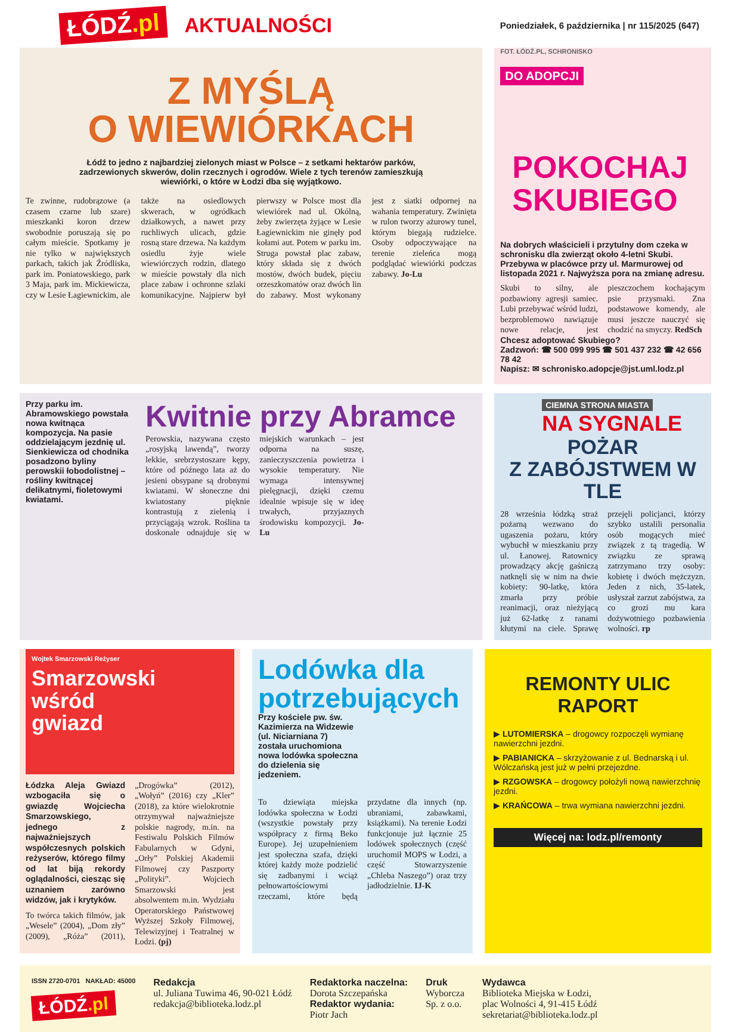ŁÓDŹ.pl
AKTUALNOŚCI
Poniedziałek, 6 października | nr 115/2025 (647)
Z MYŚLĄ
O WIEWIÓRKACH
Łódź to jedno z najbardziej zielonych miast w Polsce – z setkami hektarów parków, zadrzewionych skwerów, dolin rzecznych i ogrodów. Wiele z tych terenów zamieszkują wiewiórki, o które w Łodzi dba się wyjątkowo.
Te zwinne, rudobrązowe (a czasem czarne lub szare) mieszkanki koron drzew swobodnie poruszają się po całym mieście. Spotkamy je nie tylko w największych parkach, takich jak Źródliska, park im. Poniatowskiego, park 3 Maja, park im. Mickiewicza, czy w Lesie Łagiewnickim, ale także na osiedlowych skwerach, w ogródkach działkowych, a nawet przy ruchliwych ulicach, gdzie rosną stare drzewa. Na każdym osiedlu żyje wiele wiewiórczych rodzin, dlatego w mieście powstały dla nich place zabaw i ochronne szlaki komunikacyjne. Najpierw był pierwszy w Polsce most dla wiewiórek nad ul. Okólną, żeby zwierzęta żyjące w Lesie Łagiewnickim nie ginęły pod kołami aut. Potem w parku im. Struga powstał plac zabaw, który składa się z dwóch mostów, dwóch budek, pięciu orzeszkomatów oraz dwóch lin do zabawy. Most wykonany jest z siatki odpornej na wahania temperatury. Zwinięta w rulon tworzy ażurowy tunel, którym biegają rudzielce. Osoby odpoczywające na terenie zieleńca mogą podglądać wiewiórki podczas zabawy. Jo-Lu
FOT. ŁÓDŹ.PL, SCHRONISKO
DO ADOPCJI
POKOCHAJ
SKUBIEGO
Na dobrych właścicieli i przytulny dom czeka w schronisku dla zwierząt około 4-letni Skubi. Przebywa w placówce przy ul. Marmurowej od listopada 2021 r. Najwyższa pora na zmianę adresu.
Skubi to silny, ale pozbawiony agresji samiec. Lubi przebywać wśród ludzi, bezproblemowo nawiązuje nowe relacje, jest pieszczochem kochającym psie przysmaki. Zna podstawowe komendy, ale musi jeszcze nauczyć się chodzić na smyczy. RedSch
Chcesz adoptować Skubiego?
Zadzwoń: ☎ 500 099 995 ☎ 501 437 232 ☎ 42 656 78 42
Napisz: ✉ schronisko.adopcje@jst.uml.lodz.pl
Przy parku im. Abramowskiego powstała nowa kwitnąca kompozycja. Na pasie oddzielającym jezdnię ul. Sienkiewicza od chodnika posadzono byliny perowskii łobodolistnej – rośliny kwitnącej delikatnymi, fioletowymi kwiatami.
Kwitnie przy Abramce
Perowskia, nazywana często „rosyjską lawendą”, tworzy lekkie, srebrzystoszare kępy, które od późnego lata aż do jesieni obsypane są drobnymi kwiatami. W słoneczne dni kwiatostany pięknie kontrastują z zielenią i przyciągają wzrok. Roślina ta doskonale odnajduje się w miejskich warunkach – jest odporna na suszę, zanieczyszczenia powietrza i wysokie temperatury. Nie wymaga intensywnej pielęgnacji, dzięki czemu idealnie wpisuje się w ideę trwałych, przyjaznych środowisku kompozycji. Jo-Lu
CIEMNA STRONA MIASTA
NA SYGNALE
POŻAR
Z ZABÓJSTWEM W TLE
28 września łódzką straż pożarną wezwano do ugaszenia pożaru, który wybuchł w mieszkaniu przy ul. Łanowej. Ratownicy prowadzący akcję gaśniczą natknęli się w nim na dwie kobiety: 90-latkę, która zmarła przy próbie reanimacji, oraz nieżyjącą już 62-latkę z ranami kłutymi na ciele. Sprawę przejęli policjanci, którzy szybko ustalili personalia osób mogących mieć związek z tą tragedią. W związku ze sprawą zatrzymano trzy osoby: kobietę i dwóch mężczyzn. Jeden z nich, 35-latek, usłyszał zarzut zabójstwa, za co grozi mu kara dożywotniego pozbawienia wolności. rp
Wojtek Smarzowski Reżyser
Smarzowski
wśród
gwiazd
Łódzka Aleja Gwiazd wzbogaciła się o gwiazdę Wojciecha Smarzowskiego, jednego z najważniejszych współczesnych polskich reżyserów, którego filmy od lat biją rekordy oglądalności, ciesząc się uznaniem zarówno widzów, jak i krytyków.
To twórca takich filmów, jak „Wesele” (2004), „Dom zły” (2009), „Róża” (2011), „Drogówka” (2012), „Wołyń” (2016) czy „Kler” (2018), za które wielokrotnie otrzymywał najważniejsze polskie nagrody, m.in. na Festiwalu Polskich Filmów Fabularnych w Gdyni, „Orły” Polskiej Akademii Filmowej czy Paszporty „Polityki”. Wojciech Smarzowski jest absolwentem m.in. Wydziału Operatorskiego Państwowej Wyższej Szkoły Filmowej, Telewizyjnej i Teatralnej w Łodzi. (pj)
Lodówka dla potrzebujących
Przy kościele pw. św. Kazimierza na Widzewie (ul. Niciarniana 7) została uruchomiona nowa lodówka społeczna do dzielenia się jedzeniem.
To dziewiąta miejska lodówka społeczna w Łodzi (wszystkie powstały przy współpracy z firmą Beko Europe). Jej uzupełnieniem jest społeczna szafa, dzięki której każdy może podzielić się zadbanymi i wciąż pełnowartościowymi rzeczami, które będą przydatne dla innych (np. ubraniami, zabawkami, książkami). Na terenie Łodzi funkcjonuje już łącznie 25 lodówek społecznych (część uruchomił MOPS w Łodzi, a część Stowarzyszenie „Chleba Naszego”) oraz trzy jadłodzielnie. IJ-K
REMONTY ULIC
RAPORT
▶ LUTOMIERSKA – drogowcy rozpoczęli wymianę nawierzchni jezdni.
▶ PABIANICKA – skrzyżowanie z ul. Bednarską i ul. Wólczańską jest już w pełni przejezdne.
▶ RZGOWSKA – drogowcy położyli nową nawierzchnię jezdni.
▶ KRAŃCOWA – trwa wymiana nawierzchni jezdni.
Więcej na: lodz.pl/remonty
ISSN 2720-0701 NAKŁAD: 45000
ŁÓDŹ.pl
Redakcja
ul. Juliana Tuwima 46, 90-021 Łódź
redakcja@biblioteka.lodz.pl
Redaktorka naczelna:
Dorota Szczepańska
Redaktor wydania:
Piotr Jach
Druk
Wyborcza
Sp. z o.o.
Wydawca
Biblioteka Miejska w Łodzi,
plac Wolności 4, 91-415 Łódź
sekretariat@biblioteka.lodz.pl